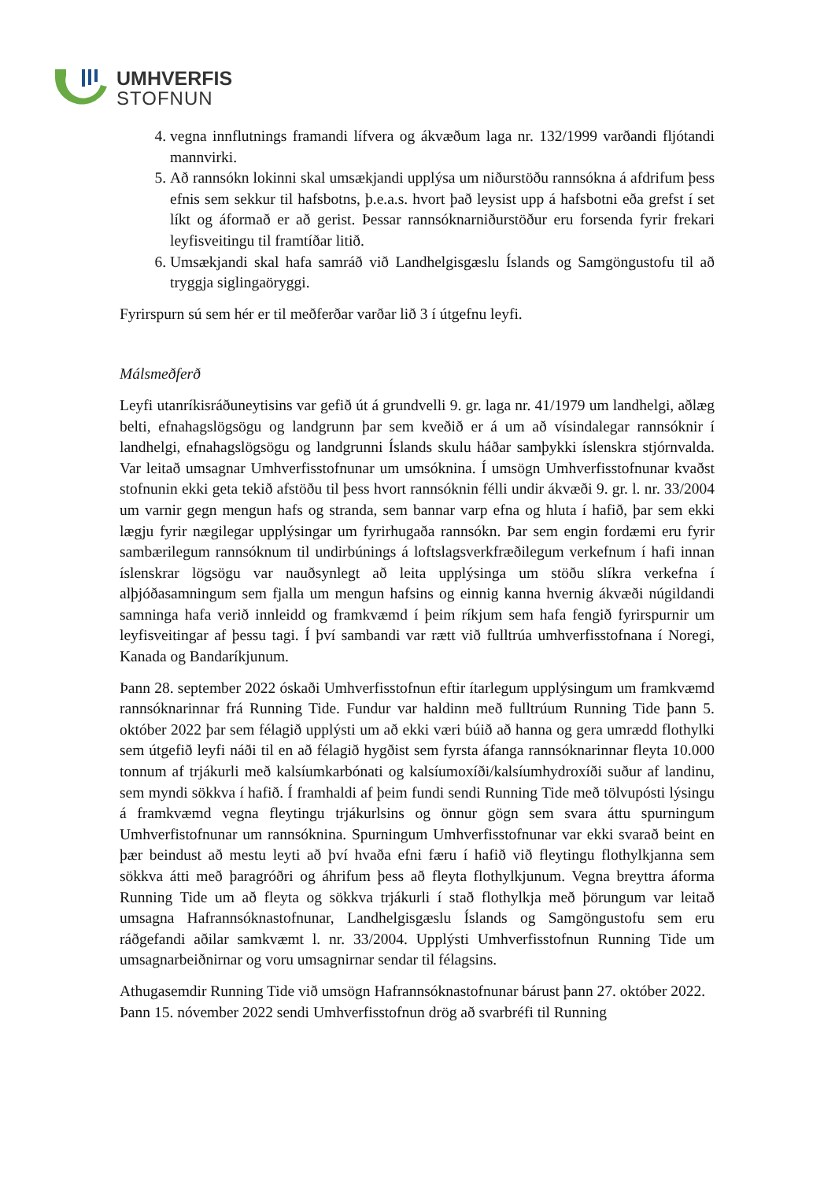UMHVERFIS
STOFNUN
4. vegna innflutnings framandi lífvera og ákvæðum laga nr. 132/1999 varðandi fljótandi mannvirki.
5. Að rannsókn lokinni skal umsækjandi upplýsa um niðurstöðu rannsókna á afdrifum þess efnis sem sekkur til hafsbotns, þ.e.a.s. hvort það leysist upp á hafsbotni eða grefst í set líkt og áformað er að gerist. Þessar rannsóknarniðurstöður eru forsenda fyrir frekari leyfisveitingu til framtíðar litið.
6. Umsækjandi skal hafa samráð við Landhelgisgæslu Íslands og Samgöngustofu til að tryggja siglingaöryggi.
Fyrirspurn sú sem hér er til meðferðar varðar lið 3 í útgefnu leyfi.
Málsmeðferð
Leyfi utanríkisráðuneytisins var gefið út á grundvelli 9. gr. laga nr. 41/1979 um landhelgi, aðlæg belti, efnahagslögsögu og landgrunn þar sem kveðið er á um að vísindalegar rannsóknir í landhelgi, efnahagslögsögu og landgrunni Íslands skulu háðar samþykki íslenskra stjórnvalda. Var leitað umsagnar Umhverfisstofnunar um umsóknina. Í umsögn Umhverfisstofnunar kvaðst stofnunin ekki geta tekið afstöðu til þess hvort rannsóknin félli undir ákvæði 9. gr. l. nr. 33/2004 um varnir gegn mengun hafs og stranda, sem bannar varp efna og hluta í hafið, þar sem ekki lægju fyrir nægilegar upplýsingar um fyrirhugaða rannsókn. Þar sem engin fordæmi eru fyrir sambærilegum rannsóknum til undirbúnings á loftslagsverkfræðilegum verkefnum í hafi innan íslenskrar lögsögu var nauðsynlegt að leita upplýsinga um stöðu slíkra verkefna í alþjóðasamningum sem fjalla um mengun hafsins og einnig kanna hvernig ákvæði núgildandi samninga hafa verið innleidd og framkvæmd í þeim ríkjum sem hafa fengið fyrirspurnir um leyfisveitingar af þessu tagi. Í því sambandi var rætt við fulltrúa umhverfisstofnana í Noregi, Kanada og Bandaríkjunum.
Þann 28. september 2022 óskaði Umhverfisstofnun eftir ítarlegum upplýsingum um framkvæmd rannsóknarinnar frá Running Tide. Fundur var haldinn með fulltrúum Running Tide þann 5. október 2022 þar sem félagið upplýsti um að ekki væri búið að hanna og gera umrædd flothylki sem útgefið leyfi náði til en að félagið hygðist sem fyrsta áfanga rannsóknarinnar fleyta 10.000 tonnum af trjákurli með kalsíumkarbónati og kalsíumoxíði/kalsíumhydroxíði suður af landinu, sem myndi sökkva í hafið. Í framhaldi af þeim fundi sendi Running Tide með tölvupósti lýsingu á framkvæmd vegna fleytingu trjákurlsins og önnur gögn sem svara áttu spurningum Umhverfistofnunar um rannsóknina. Spurningum Umhverfisstofnunar var ekki svarað beint en þær beindust að mestu leyti að því hvaða efni færu í hafið við fleytingu flothylkjanna sem sökkva átti með þaragróðri og áhrifum þess að fleyta flothylkjunum. Vegna breyttra áforma Running Tide um að fleyta og sökkva trjákurli í stað flothylkja með þörungum var leitað umsagna Hafrannsóknastofnunar, Landhelgisgæslu Íslands og Samgöngustofu sem eru ráðgefandi aðilar samkvæmt l. nr. 33/2004. Upplýsti Umhverfisstofnun Running Tide um umsagnarbeiðnirnar og voru umsagnirnar sendar til félagsins.
Athugasemdir Running Tide við umsögn Hafrannsóknastofnunar bárust þann 27. október 2022. Þann 15. nóvember 2022 sendi Umhverfisstofnun drög að svarbréfi til Running